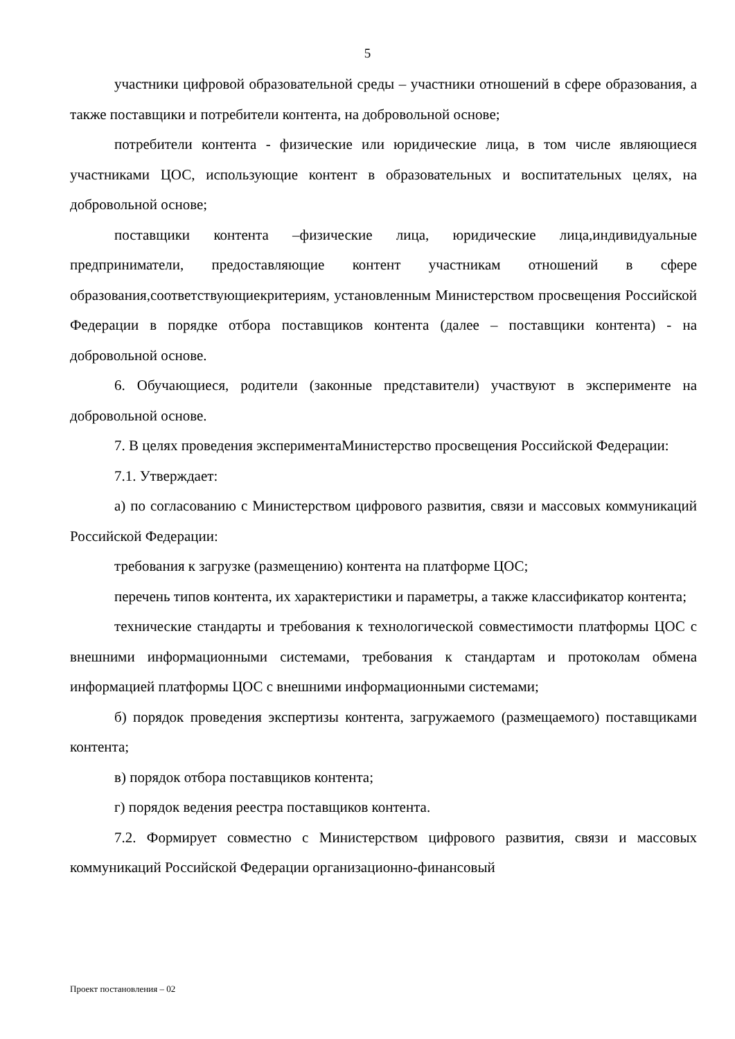5
участники цифровой образовательной среды – участники отношений в сфере образования, а также поставщики и потребители контента, на добровольной основе;
потребители контента - физические или юридические лица, в том числе являющиеся участниками ЦОС, использующие контент в образовательных и воспитательных целях, на добровольной основе;
поставщики контента –физические лица, юридические лица,индивидуальные предприниматели, предоставляющие контент участникам отношений в сфере образования,соответствующиекритериям, установленным Министерством просвещения Российской Федерации в порядке отбора поставщиков контента (далее – поставщики контента) - на добровольной основе.
6. Обучающиеся, родители (законные представители) участвуют в эксперименте на добровольной основе.
7. В целях проведения экспериментаМинистерство просвещения Российской Федерации:
7.1. Утверждает:
а) по согласованию с Министерством цифрового развития, связи и массовых коммуникаций Российской Федерации:
требования к загрузке (размещению) контента на платформе ЦОС;
перечень типов контента, их характеристики и параметры, а также классификатор контента;
технические стандарты и требования к технологической совместимости платформы ЦОС с внешними информационными системами, требования к стандартам и протоколам обмена информацией платформы ЦОС с внешними информационными системами;
б) порядок проведения экспертизы контента, загружаемого (размещаемого) поставщиками контента;
в) порядок отбора поставщиков контента;
г) порядок ведения реестра поставщиков контента.
7.2. Формирует совместно с Министерством цифрового развития, связи и массовых коммуникаций Российской Федерации организационно-финансовый
Проект постановления – 02